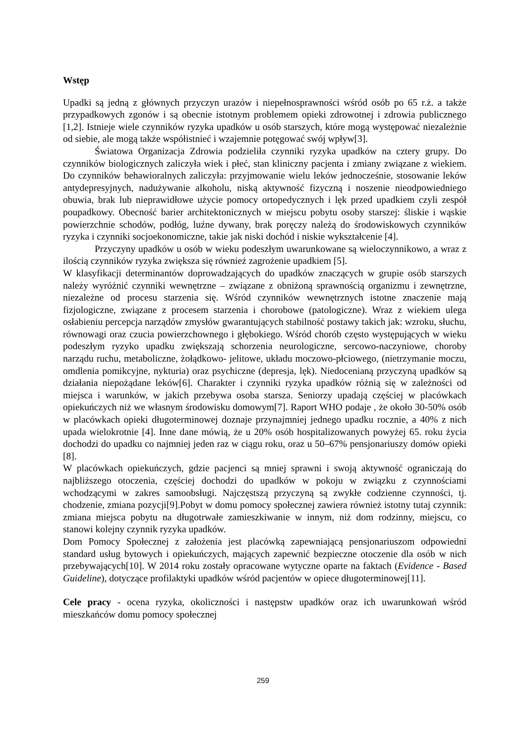Wstęp
Upadki są jedną z głównych przyczyn urazów i niepełnosprawności wśród osób po 65 r.ż. a także przypadkowych zgonów i są obecnie istotnym problemem opieki zdrowotnej i zdrowia publicznego [1,2]. Istnieje wiele czynników ryzyka upadków u osób starszych, które mogą występować niezależnie od siebie, ale mogą także współistnieć i wzajemnie potęgować swój wpływ[3].
Światowa Organizacja Zdrowia podzieliła czynniki ryzyka upadków na cztery grupy. Do czynników biologicznych zaliczyła wiek i płeć, stan kliniczny pacjenta i zmiany związane z wiekiem. Do czynników behawioralnych zaliczyła: przyjmowanie wielu leków jednocześnie, stosowanie leków antydepresyjnych, nadużywanie alkoholu, niską aktywność fizyczną i noszenie nieodpowiedniego obuwia, brak lub nieprawidłowe użycie pomocy ortopedycznych i lęk przed upadkiem czyli zespół poupadkowy. Obecność barier architektonicznych w miejscu pobytu osoby starszej: śliskie i wąskie powierzchnie schodów, podłóg, luźne dywany, brak poręczy należą do środowiskowych czynników ryzyka i czynniki socjoekonomiczne, takie jak niski dochód i niskie wykształcenie [4].
Przyczyny upadków u osób w wieku podeszłym uwarunkowane są wieloczynnikowo, a wraz z ilością czynników ryzyka zwiększa się również zagrożenie upadkiem [5].
W klasyfikacji determinantów doprowadzających do upadków znaczących w grupie osób starszych należy wyróżnić czynniki wewnętrzne – związane z obniżoną sprawnością organizmu i zewnętrzne, niezależne od procesu starzenia się. Wśród czynników wewnętrznych istotne znaczenie mają fizjologiczne, związane z procesem starzenia i chorobowe (patologiczne). Wraz z wiekiem ulega osłabieniu percepcja narządów zmysłów gwarantujących stabilność postawy takich jak: wzroku, słuchu, równowagi oraz czucia powierzchownego i głębokiego. Wśród chorób często występujących w wieku podeszłym ryzyko upadku zwiększają schorzenia neurologiczne, sercowo-naczyniowe, choroby narządu ruchu, metaboliczne, żołądkowo- jelitowe, układu moczowo-płciowego, (nietrzymanie moczu, omdlenia pomikcyjne, nykturia) oraz psychiczne (depresja, lęk). Niedocenianą przyczyną upadków są działania niepożądane leków[6]. Charakter i czynniki ryzyka upadków różnią się w zależności od miejsca i warunków, w jakich przebywa osoba starsza. Seniorzy upadają częściej w placówkach opiekuńczych niż we własnym środowisku domowym[7]. Raport WHO podaje , że około 30-50% osób w placówkach opieki długoterminowej doznaje przynajmniej jednego upadku rocznie, a 40% z nich upada wielokrotnie [4]. Inne dane mówią, że u 20% osób hospitalizowanych powyżej 65. roku życia dochodzi do upadku co najmniej jeden raz w ciągu roku, oraz u 50–67% pensjonariuszy domów opieki [8].
W placówkach opiekuńczych, gdzie pacjenci są mniej sprawni i swoją aktywność ograniczają do najbliższego otoczenia, częściej dochodzi do upadków w pokoju w związku z czynnościami wchodzącymi w zakres samoobsługi. Najczęstszą przyczyną są zwykłe codzienne czynności, tj. chodzenie, zmiana pozycji[9].Pobyt w domu pomocy społecznej zawiera również istotny tutaj czynnik: zmiana miejsca pobytu na długotrwałe zamieszkiwanie w innym, niż dom rodzinny, miejscu, co stanowi kolejny czynnik ryzyka upadków.
Dom Pomocy Społecznej z założenia jest placówką zapewniającą pensjonariuszom odpowiedni standard usług bytowych i opiekuńczych, mających zapewnić bezpieczne otoczenie dla osób w nich przebywających[10]. W 2014 roku zostały opracowane wytyczne oparte na faktach (Evidence - Based Guideline), dotyczące profilaktyki upadków wśród pacjentów w opiece długoterminowej[11].
Cele pracy - ocena ryzyka, okoliczności i następstw upadków oraz ich uwarunkowań wśród mieszkańców domu pomocy społecznej
259